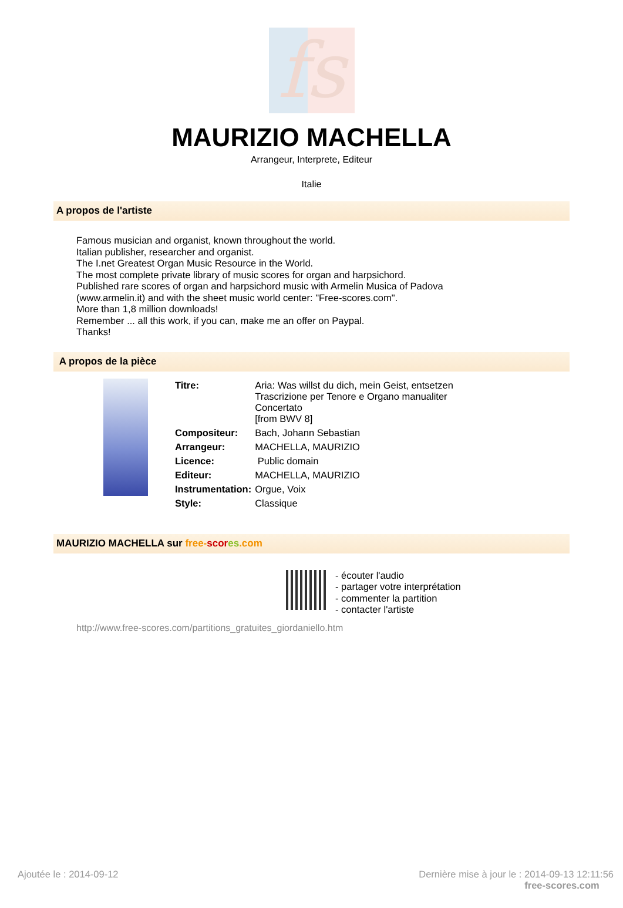fs
MAURIZIO MACHELLA
Arrangeur, Interprete, Editeur
Italie
A propos de l'artiste
Famous musician and organist, known throughout the world.
Italian publisher, researcher and organist.
The I.net Greatest Organ Music Resource in the World.
The most complete private library of music scores for organ and harpsichord.
Published rare scores of organ and harpsichord music with Armelin Musica of Padova
(www.armelin.it) and with the sheet music world center: "Free-scores.com".
More than 1,8 million downloads!
Remember ... all this work, if you can, make me an offer on Paypal.
Thanks!
A propos de la pièce
| Titre: | Aria: Was willst du dich, mein Geist, entsetzen Trascrizione per Tenore e Organo manualiter Concertato [from BWV 8] |
| Compositeur: | Bach, Johann Sebastian |
| Arrangeur: | MACHELLA, MAURIZIO |
| Licence: | Public domain |
| Editeur: | MACHELLA, MAURIZIO |
| Instrumentation: | Orgue, Voix |
| Style: | Classique |
MAURIZIO MACHELLA sur free-scor es.com
- écouter l'audio
- partager votre interprétation
- commenter la partition
- contacter l'artiste
http://www.free-scores.com/partitions_gratuites_giordaniello.htm
Ajoutée le : 2014-09-12 Dernière mise à jour le : 2014-09-13 12:11:56
free-scores.com